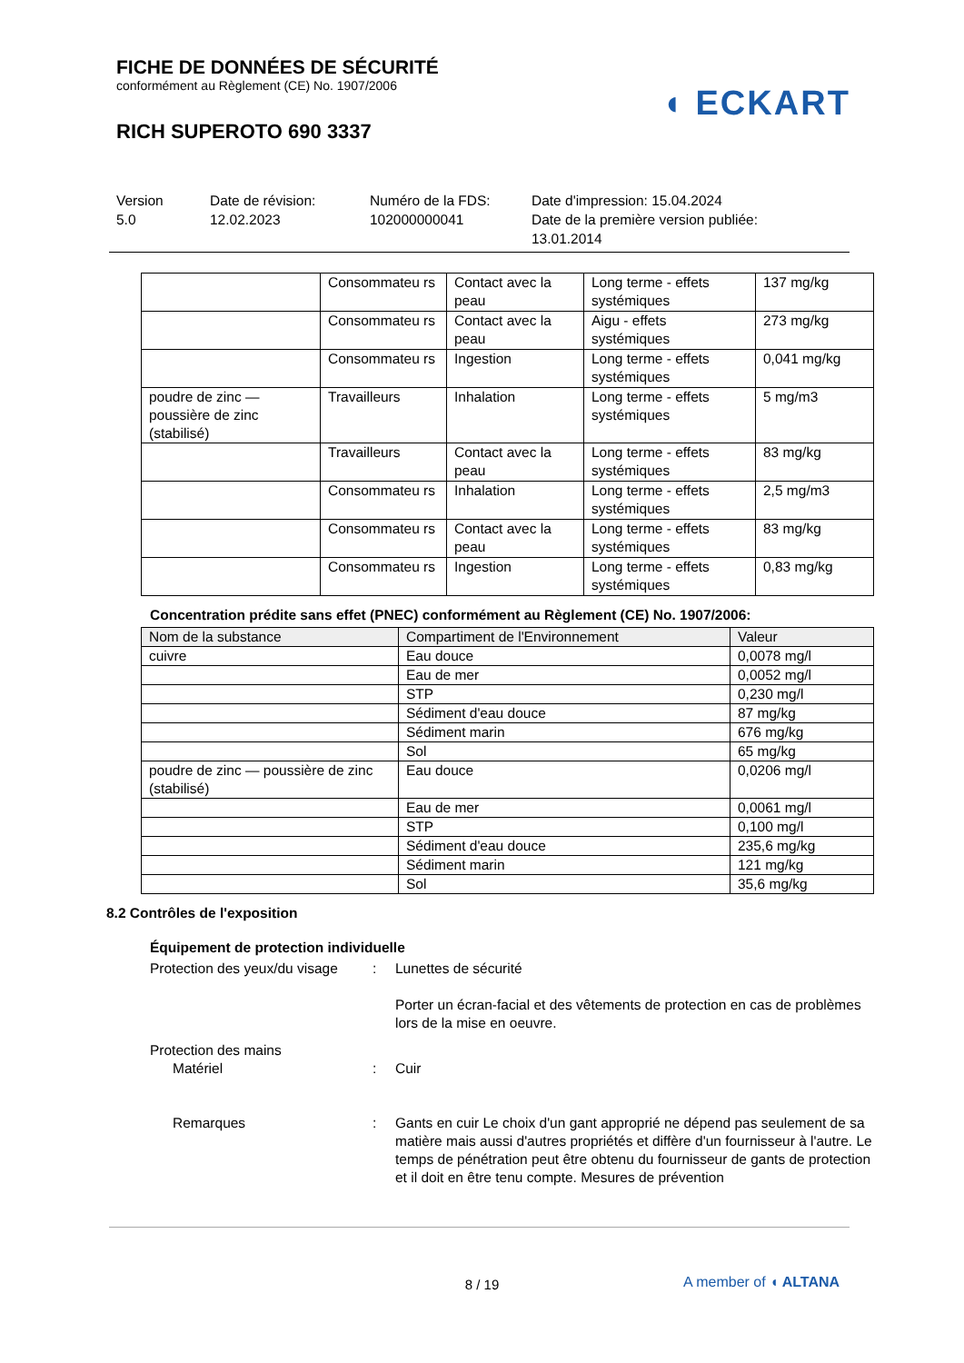FICHE DE DONNÉES DE SÉCURITÉ
conformément au Règlement (CE) No. 1907/2006
RICH SUPEROTO 690 3337
◖ ECKART
Version
5.0
Date de révision:
12.02.2023
Numéro de la FDS:
102000000041
Date d'impression: 15.04.2024
Date de la première version publiée:
13.01.2014
| | Consommateu rs | Contact avec la peau | Long terme - effets systémiques | 137 mg/kg |
| | Consommateu rs | Contact avec la peau | Aigu - effets systémiques | 273 mg/kg |
| | Consommateu rs | Ingestion | Long terme - effets systémiques | 0,041 mg/kg |
| poudre de zinc — poussière de zinc (stabilisé) | Travailleurs | Inhalation | Long terme - effets systémiques | 5 mg/m3 |
| | Travailleurs | Contact avec la peau | Long terme - effets systémiques | 83 mg/kg |
| | Consommateu rs | Inhalation | Long terme - effets systémiques | 2,5 mg/m3 |
| | Consommateu rs | Contact avec la peau | Long terme - effets systémiques | 83 mg/kg |
| | Consommateu rs | Ingestion | Long terme - effets systémiques | 0,83 mg/kg |
Concentration prédite sans effet (PNEC) conformément au Règlement (CE) No. 1907/2006:
| Nom de la substance | Compartiment de l'Environnement | Valeur |
| --- | --- | --- |
| cuivre | Eau douce | 0,0078 mg/l |
| | Eau de mer | 0,0052 mg/l |
| | STP | 0,230 mg/l |
| | Sédiment d'eau douce | 87 mg/kg |
| | Sédiment marin | 676 mg/kg |
| | Sol | 65 mg/kg |
| poudre de zinc — poussière de zinc (stabilisé) | Eau douce | 0,0206 mg/l |
| | Eau de mer | 0,0061 mg/l |
| | STP | 0,100 mg/l |
| | Sédiment d'eau douce | 235,6 mg/kg |
| | Sédiment marin | 121 mg/kg |
| | Sol | 35,6 mg/kg |
8.2 Contrôles de l'exposition
Équipement de protection individuelle
Protection des yeux/du visage
:
Lunettes de sécurité
Porter un écran-facial et des vêtements de protection en cas de problèmes lors de la mise en oeuvre.
Protection des mains
Matériel
:
Cuir
Remarques
:
Gants en cuir Le choix d'un gant approprié ne dépend pas seulement de sa matière mais aussi d'autres propriétés et diffère d'un fournisseur à l'autre. Le temps de pénétration peut être obtenu du fournisseur de gants de protection et il doit en être tenu compte. Mesures de prévention
8 / 19 A member of ◖ ALTANA